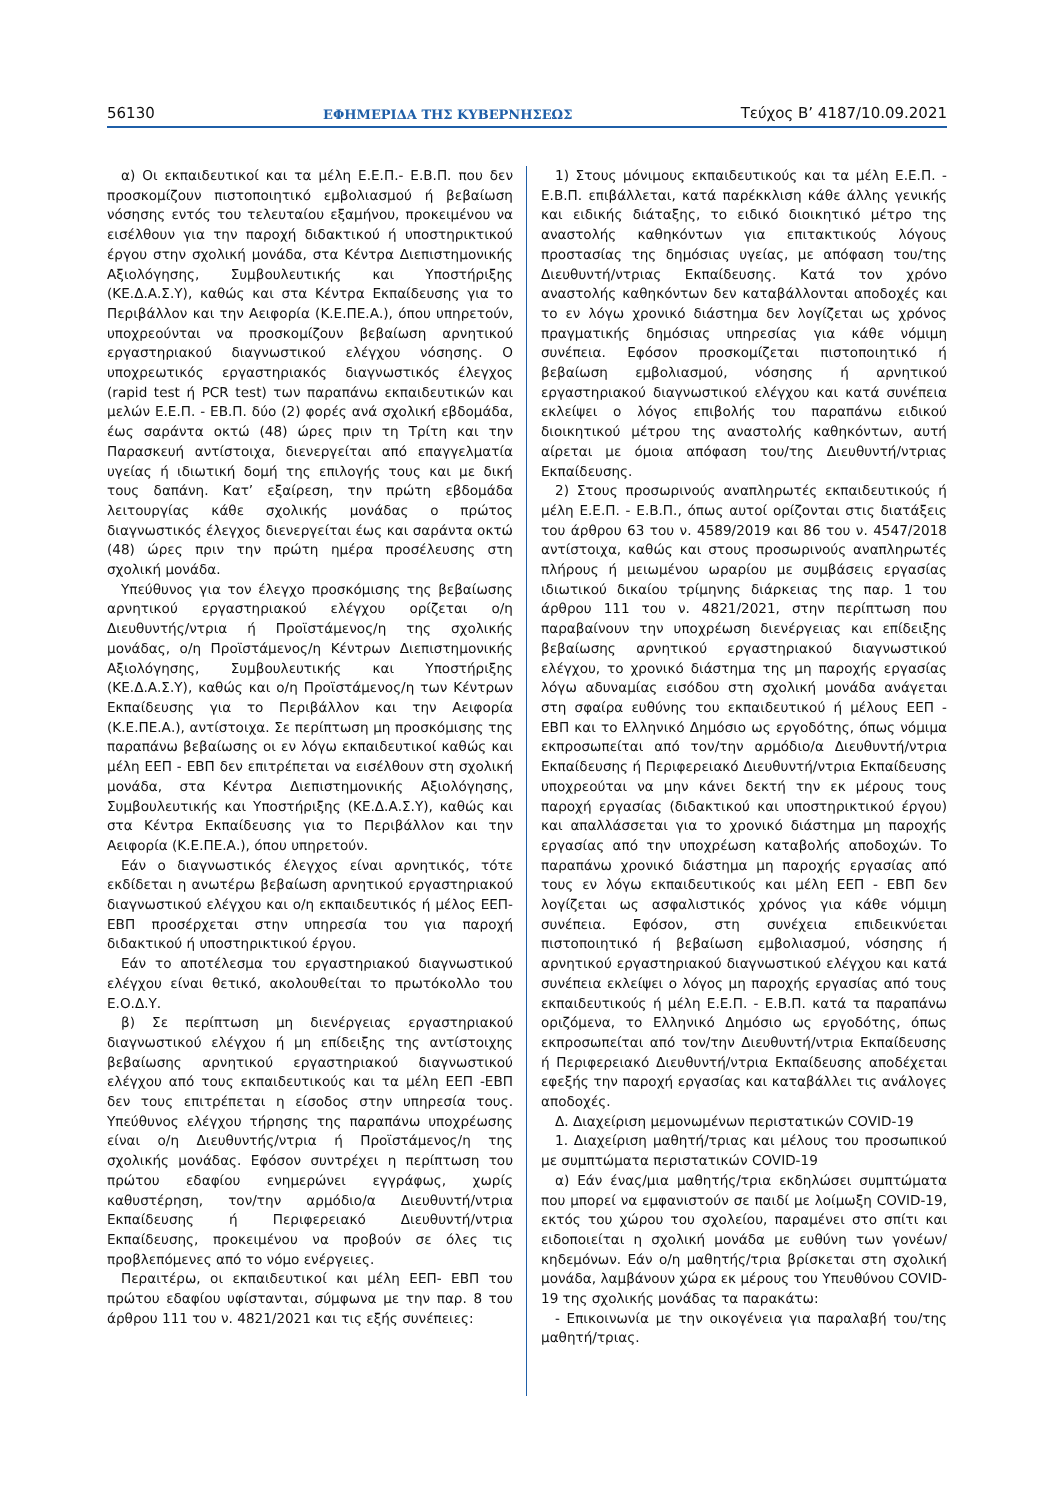56130 ΕΦΗΜΕΡΙΔΑ ΤΗΣ ΚΥΒΕΡΝΗΣΕΩΣ Τεύχος B’ 4187/10.09.2021
α) Οι εκπαιδευτικοί και τα μέλη Ε.Ε.Π.- Ε.Β.Π. που δεν προσκομίζουν πιστοποιητικό εμβολιασμού ή βεβαίωση νόσησης εντός του τελευταίου εξαμήνου, προκειμένου να εισέλθουν για την παροχή διδακτικού ή υποστηρικτικού έργου στην σχολική μονάδα, στα Κέντρα Διεπιστημονικής Αξιολόγησης, Συμβουλευτικής και Υποστήριξης (ΚΕ.Δ.Α.Σ.Υ), καθώς και στα Κέντρα Εκπαίδευσης για το Περιβάλλον και την Αειφορία (Κ.Ε.ΠΕ.Α.), όπου υπηρετούν, υποχρεούνται να προσκομίζουν βεβαίωση αρνητικού εργαστηριακού διαγνωστικού ελέγχου νόσησης. Ο υποχρεωτικός εργαστηριακός διαγνωστικός έλεγχος (rapid test ή PCR test) των παραπάνω εκπαιδευτικών και μελών Ε.Ε.Π. - ΕΒ.Π. δύο (2) φορές ανά σχολική εβδομάδα, έως σαράντα οκτώ (48) ώρες πριν τη Τρίτη και την Παρασκευή αντίστοιχα, διενεργείται από επαγγελματία υγείας ή ιδιωτική δομή της επιλογής τους και με δική τους δαπάνη. Κατ’ εξαίρεση, την πρώτη εβδομάδα λειτουργίας κάθε σχολικής μονάδας ο πρώτος διαγνωστικός έλεγχος διενεργείται έως και σαράντα οκτώ (48) ώρες πριν την πρώτη ημέρα προσέλευσης στη σχολική μονάδα.
Υπεύθυνος για τον έλεγχο προσκόμισης της βεβαίωσης αρνητικού εργαστηριακού ελέγχου ορίζεται ο/η Διευθυντής/ντρια ή Προϊστάμενος/η της σχολικής μονάδας, ο/η Προϊστάμενος/η Κέντρων Διεπιστημονικής Αξιολόγησης, Συμβουλευτικής και Υποστήριξης (ΚΕ.Δ.Α.Σ.Υ), καθώς και ο/η Προϊστάμενος/η των Κέντρων Εκπαίδευσης για το Περιβάλλον και την Αειφορία (Κ.Ε.ΠΕ.Α.), αντίστοιχα. Σε περίπτωση μη προσκόμισης της παραπάνω βεβαίωσης οι εν λόγω εκπαιδευτικοί καθώς και μέλη ΕΕΠ - ΕΒΠ δεν επιτρέπεται να εισέλθουν στη σχολική μονάδα, στα Κέντρα Διεπιστημονικής Αξιολόγησης, Συμβουλευτικής και Υποστήριξης (ΚΕ.Δ.Α.Σ.Υ), καθώς και στα Κέντρα Εκπαίδευσης για το Περιβάλλον και την Αειφορία (Κ.Ε.ΠΕ.Α.), όπου υπηρετούν.
Εάν ο διαγνωστικός έλεγχος είναι αρνητικός, τότε εκδίδεται η ανωτέρω βεβαίωση αρνητικού εργαστηριακού διαγνωστικού ελέγχου και ο/η εκπαιδευτικός ή μέλος ΕΕΠ-ΕΒΠ προσέρχεται στην υπηρεσία του για παροχή διδακτικού ή υποστηρικτικού έργου.
Εάν το αποτέλεσμα του εργαστηριακού διαγνωστικού ελέγχου είναι θετικό, ακολουθείται το πρωτόκολλο του Ε.Ο.Δ.Υ.
β) Σε περίπτωση μη διενέργειας εργαστηριακού διαγνωστικού ελέγχου ή μη επίδειξης της αντίστοιχης βεβαίωσης αρνητικού εργαστηριακού διαγνωστικού ελέγχου από τους εκπαιδευτικούς και τα μέλη ΕΕΠ -ΕΒΠ δεν τους επιτρέπεται η είσοδος στην υπηρεσία τους. Υπεύθυνος ελέγχου τήρησης της παραπάνω υποχρέωσης είναι ο/η Διευθυντής/ντρια ή Προϊστάμενος/η της σχολικής μονάδας. Εφόσον συντρέχει η περίπτωση του πρώτου εδαφίου ενημερώνει εγγράφως, χωρίς καθυστέρηση, τον/την αρμόδιο/α Διευθυντή/ντρια Εκπαίδευσης ή Περιφερειακό Διευθυντή/ντρια Εκπαίδευσης, προκειμένου να προβούν σε όλες τις προβλεπόμενες από το νόμο ενέργειες.
Περαιτέρω, οι εκπαιδευτικοί και μέλη ΕΕΠ- ΕΒΠ του πρώτου εδαφίου υφίστανται, σύμφωνα με την παρ. 8 του άρθρου 111 του ν. 4821/2021 και τις εξής συνέπειες:
1) Στους μόνιμους εκπαιδευτικούς και τα μέλη Ε.Ε.Π. - Ε.Β.Π. επιβάλλεται, κατά παρέκκλιση κάθε άλλης γενικής και ειδικής διάταξης, το ειδικό διοικητικό μέτρο της αναστολής καθηκόντων για επιτακτικούς λόγους προστασίας της δημόσιας υγείας, με απόφαση του/της Διευθυντή/ντριας Εκπαίδευσης. Κατά τον χρόνο αναστολής καθηκόντων δεν καταβάλλονται αποδοχές και το εν λόγω χρονικό διάστημα δεν λογίζεται ως χρόνος πραγματικής δημόσιας υπηρεσίας για κάθε νόμιμη συνέπεια. Εφόσον προσκομίζεται πιστοποιητικό ή βεβαίωση εμβολιασμού, νόσησης ή αρνητικού εργαστηριακού διαγνωστικού ελέγχου και κατά συνέπεια εκλείψει ο λόγος επιβολής του παραπάνω ειδικού διοικητικού μέτρου της αναστολής καθηκόντων, αυτή αίρεται με όμοια απόφαση του/της Διευθυντή/ντριας Εκπαίδευσης.
2) Στους προσωρινούς αναπληρωτές εκπαιδευτικούς ή μέλη Ε.Ε.Π. - Ε.Β.Π., όπως αυτοί ορίζονται στις διατάξεις του άρθρου 63 του ν. 4589/2019 και 86 του ν. 4547/2018 αντίστοιχα, καθώς και στους προσωρινούς αναπληρωτές πλήρους ή μειωμένου ωραρίου με συμβάσεις εργασίας ιδιωτικού δικαίου τρίμηνης διάρκειας της παρ. 1 του άρθρου 111 του ν. 4821/2021, στην περίπτωση που παραβαίνουν την υποχρέωση διενέργειας και επίδειξης βεβαίωσης αρνητικού εργαστηριακού διαγνωστικού ελέγχου, το χρονικό διάστημα της μη παροχής εργασίας λόγω αδυναμίας εισόδου στη σχολική μονάδα ανάγεται στη σφαίρα ευθύνης του εκπαιδευτικού ή μέλους ΕΕΠ - ΕΒΠ και το Ελληνικό Δημόσιο ως εργοδότης, όπως νόμιμα εκπροσωπείται από τον/την αρμόδιο/α Διευθυντή/ντρια Εκπαίδευσης ή Περιφερειακό Διευθυντή/ντρια Εκπαίδευσης υποχρεούται να μην κάνει δεκτή την εκ μέρους τους παροχή εργασίας (διδακτικού και υποστηρικτικού έργου) και απαλλάσσεται για το χρονικό διάστημα μη παροχής εργασίας από την υποχρέωση καταβολής αποδοχών. Το παραπάνω χρονικό διάστημα μη παροχής εργασίας από τους εν λόγω εκπαιδευτικούς και μέλη ΕΕΠ - ΕΒΠ δεν λογίζεται ως ασφαλιστικός χρόνος για κάθε νόμιμη συνέπεια. Εφόσον, στη συνέχεια επιδεικνύεται πιστοποιητικό ή βεβαίωση εμβολιασμού, νόσησης ή αρνητικού εργαστηριακού διαγνωστικού ελέγχου και κατά συνέπεια εκλείψει ο λόγος μη παροχής εργασίας από τους εκπαιδευτικούς ή μέλη Ε.Ε.Π. - Ε.Β.Π. κατά τα παραπάνω οριζόμενα, το Ελληνικό Δημόσιο ως εργοδότης, όπως εκπροσωπείται από τον/την Διευθυντή/ντρια Εκπαίδευσης ή Περιφερειακό Διευθυντή/ντρια Εκπαίδευσης αποδέχεται εφεξής την παροχή εργασίας και καταβάλλει τις ανάλογες αποδοχές.
Δ. Διαχείριση μεμονωμένων περιστατικών COVID-19
1. Διαχείριση μαθητή/τριας και μέλους του προσωπικού με συμπτώματα περιστατικών COVID-19
α) Εάν ένας/μια μαθητής/τρια εκδηλώσει συμπτώματα που μπορεί να εμφανιστούν σε παιδί με λοίμωξη COVID-19, εκτός του χώρου του σχολείου, παραμένει στο σπίτι και ειδοποιείται η σχολική μονάδα με ευθύνη των γονέων/κηδεμόνων. Εάν ο/η μαθητής/τρια βρίσκεται στη σχολική μονάδα, λαμβάνουν χώρα εκ μέρους του Υπευθύνου COVID-19 της σχολικής μονάδας τα παρακάτω:
- Επικοινωνία με την οικογένεια για παραλαβή του/της μαθητή/τριας.